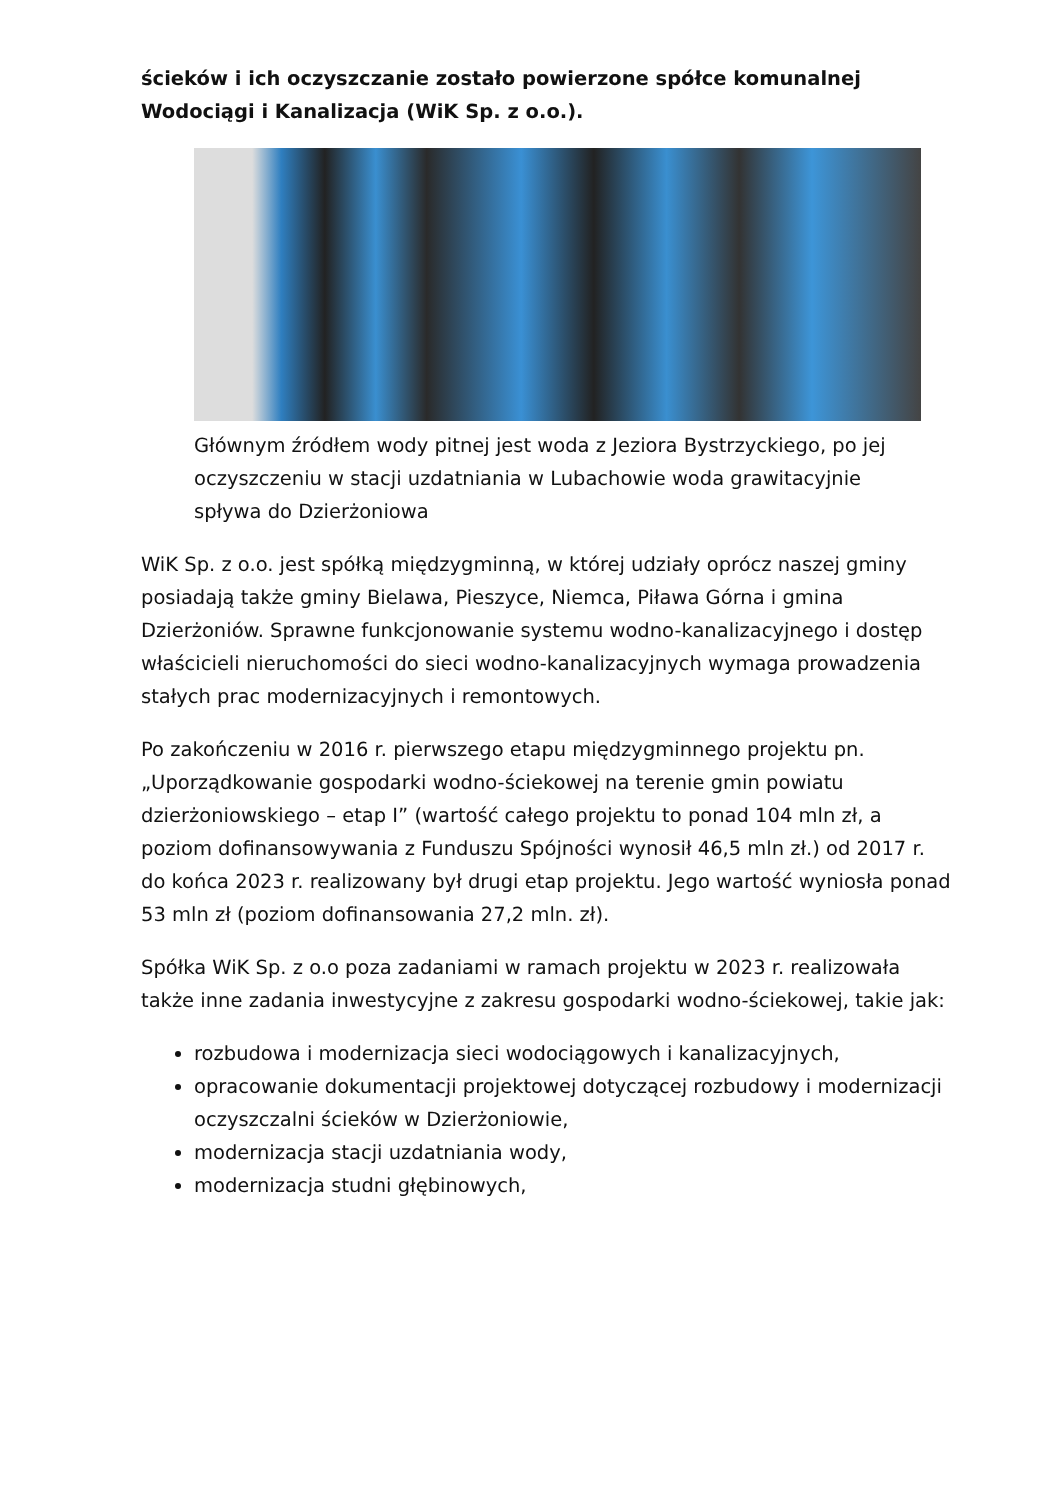ścieków i ich oczyszczanie zostało powierzone spółce komunalnej Wodociągi i Kanalizacja (WiK Sp. z o.o.).
Głównym źródłem wody pitnej jest woda z Jeziora Bystrzyckiego, po jej oczyszczeniu w stacji uzdatniania w Lubachowie woda grawitacyjnie spływa do Dzierżoniowa
WiK Sp. z o.o. jest spółką międzygminną, w której udziały oprócz naszej gminy posiadają także gminy Bielawa, Pieszyce, Niemca, Piława Górna i gmina Dzierżoniów. Sprawne funkcjonowanie systemu wodno-kanalizacyjnego i dostęp właścicieli nieruchomości do sieci wodno-kanalizacyjnych wymaga prowadzenia stałych prac modernizacyjnych i remontowych.
Po zakończeniu w 2016 r. pierwszego etapu międzygminnego projektu pn. „Uporządkowanie gospodarki wodno-ściekowej na terenie gmin powiatu dzierżoniowskiego – etap I” (wartość całego projektu to ponad 104 mln zł, a poziom dofinansowywania z Funduszu Spójności wynosił 46,5 mln zł.) od 2017 r. do końca 2023 r. realizowany był drugi etap projektu. Jego wartość wyniosła ponad 53 mln zł (poziom dofinansowania 27,2 mln. zł).
Spółka WiK Sp. z o.o poza zadaniami w ramach projektu w 2023 r. realizowała także inne zadania inwestycyjne z zakresu gospodarki wodno-ściekowej, takie jak:
rozbudowa i modernizacja sieci wodociągowych i kanalizacyjnych,
opracowanie dokumentacji projektowej dotyczącej rozbudowy i modernizacji oczyszczalni ścieków w Dzierżoniowie,
modernizacja stacji uzdatniania wody,
modernizacja studni głębinowych,